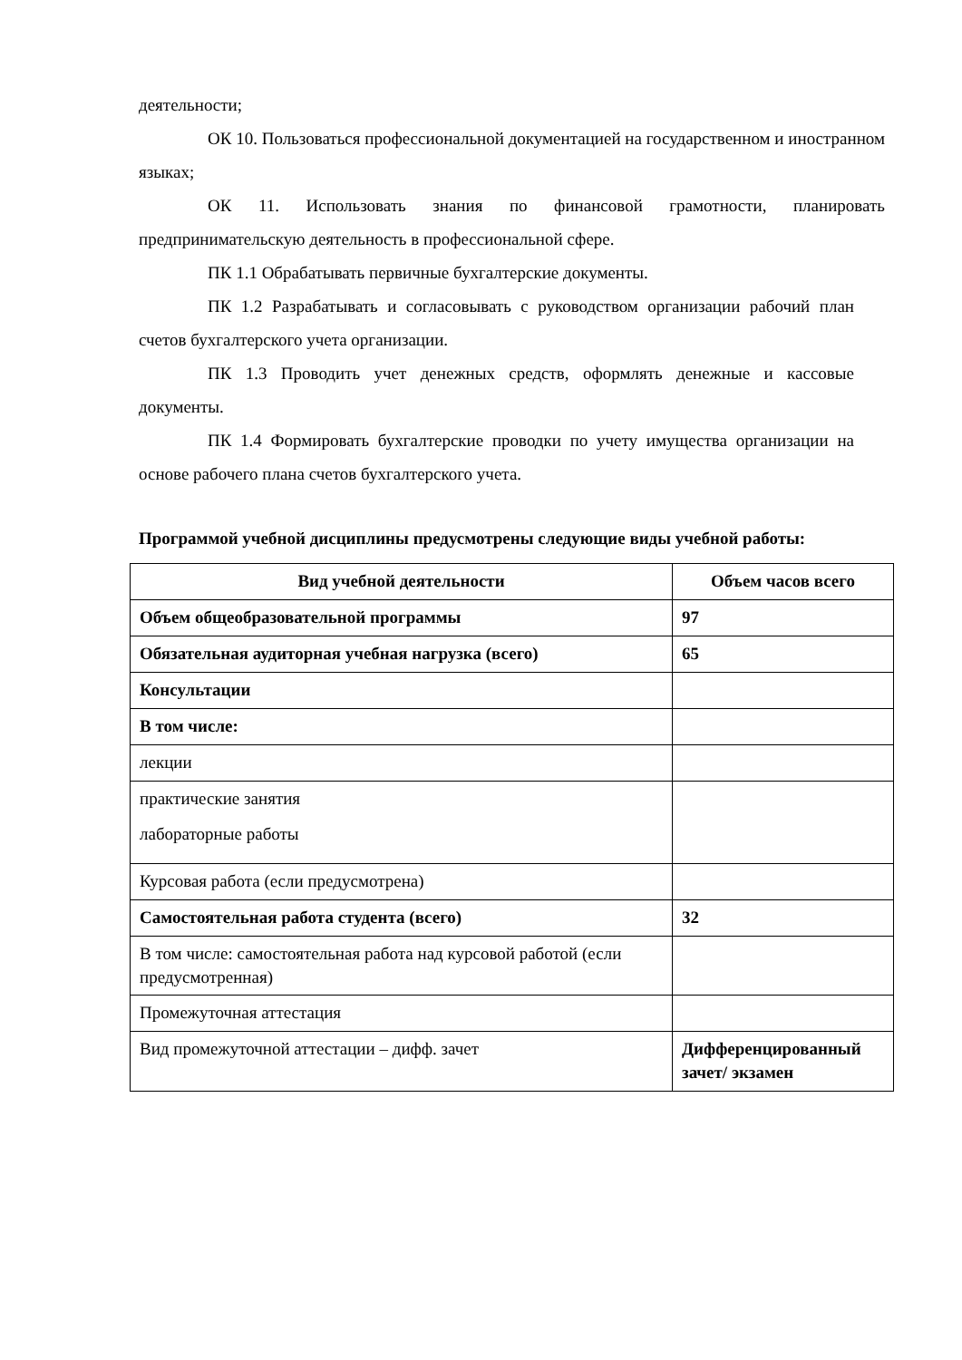деятельности;
ОК 10. Пользоваться профессиональной документацией на государственном и иностранном языках;
ОК 11. Использовать знания по финансовой грамотности, планировать предпринимательскую деятельность в профессиональной сфере.
ПК 1.1 Обрабатывать первичные бухгалтерские документы.
ПК 1.2 Разрабатывать и согласовывать с руководством организации рабочий план счетов бухгалтерского учета организации.
ПК 1.3 Проводить учет денежных средств, оформлять денежные и кассовые документы.
ПК 1.4 Формировать бухгалтерские проводки по учету имущества организации на основе рабочего плана счетов бухгалтерского учета.
Программой учебной дисциплины предусмотрены следующие виды учебной работы:
| Вид учебной деятельности | Объем часов всего |
| --- | --- |
| Объем общеобразовательной программы | 97 |
| Обязательная аудиторная учебная нагрузка (всего) | 65 |
| Консультации | |
| В том числе: | |
| лекции | |
| практические занятия лабораторные работы | |
| Курсовая работа (если предусмотрена) | |
| Самостоятельная работа студента (всего) | 32 |
| В том числе: самостоятельная работа над курсовой работой (если предусмотренная) | |
| Промежуточная аттестация | |
| Вид промежуточной аттестации – дифф. зачет | Дифференцированный зачет/ экзамен |